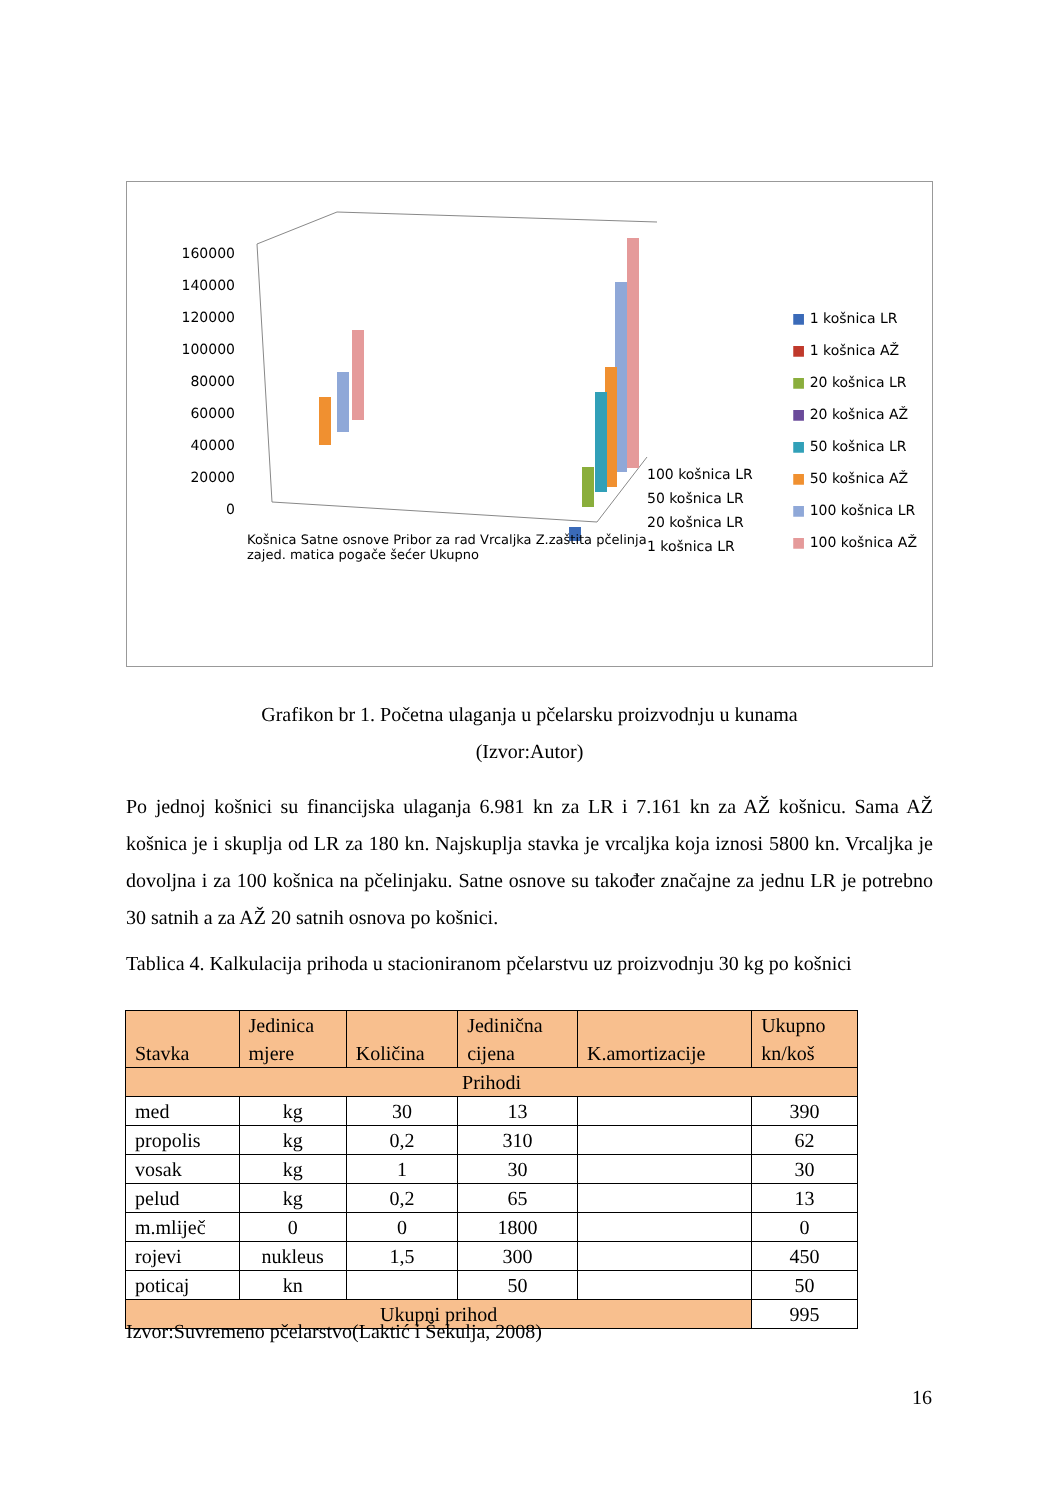160000
140000
120000
100000
80000
60000
40000
20000
0
Košnica Satne osnove Pribor za rad Vrcaljka Z.zaštita pčelinja zajed. matica pogače šećer Ukupno
100 košnica LR
50 košnica LR
20 košnica LR
1 košnica LR
■ 1 košnica LR
■ 1 košnica AŽ
■ 20 košnica LR
■ 20 košnica AŽ
■ 50 košnica LR
■ 50 košnica AŽ
■ 100 košnica LR
■ 100 košnica AŽ
Grafikon br 1. Početna ulaganja u pčelarsku proizvodnju u kunama
(Izvor:Autor)
Po jednoj košnici su financijska ulaganja 6.981 kn za LR i 7.161 kn za AŽ košnicu. Sama AŽ košnica je i skuplja od LR za 180 kn. Najskuplja stavka je vrcaljka koja iznosi 5800 kn. Vrcaljka je dovoljna i za 100 košnica na pčelinjaku. Satne osnove su također značajne za jednu LR je potrebno 30 satnih a za AŽ 20 satnih osnova po košnici.
Tablica 4. Kalkulacija prihoda u stacioniranom pčelarstvu uz proizvodnju 30 kg po košnici
| Stavka | Jedinica mjere | Količina | Jedinična cijena | K.amortizacije | Ukupno kn/koš |
| --- | --- | --- | --- | --- | --- |
| Prihodi | | | | | |
| med | kg | 30 | 13 | | 390 |
| propolis | kg | 0,2 | 310 | | 62 |
| vosak | kg | 1 | 30 | | 30 |
| pelud | kg | 0,2 | 65 | | 13 |
| m.mliječ | 0 | 0 | 1800 | | 0 |
| rojevi | nukleus | 1,5 | 300 | | 450 |
| poticaj | kn | | 50 | | 50 |
| Ukupni prihod | | | | | 995 |
Izvor:Suvremeno pčelarstvo(Laktić i Šekulja, 2008)
16